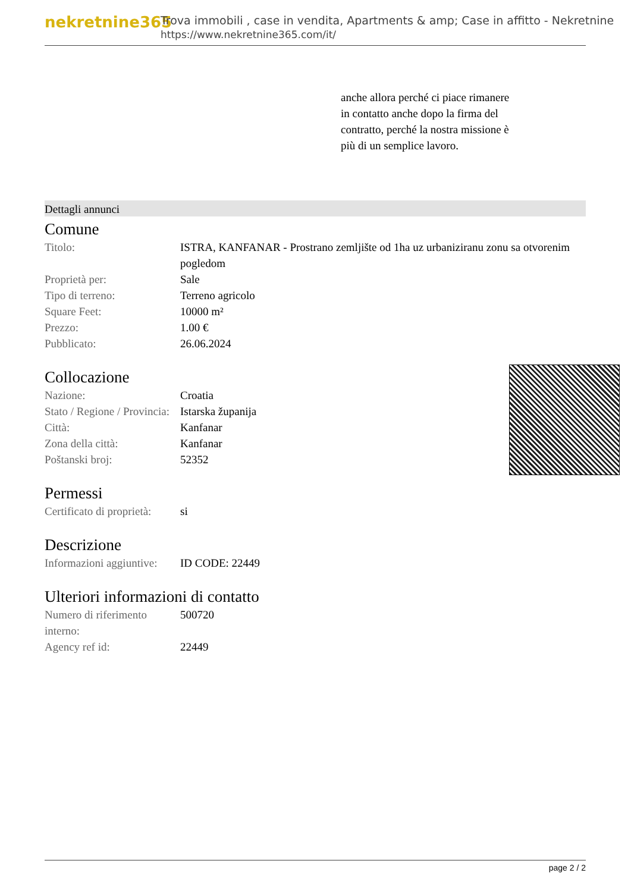nekretnine365
Trova immobili , case in vendita, Apartments & amp; Case in affitto - Nekretnine
https://www.nekretnine365.com/it/
anche allora perché ci piace rimanere in contatto anche dopo la firma del contratto, perché la nostra missione è più di un semplice lavoro.
Dettagli annunci
Comune
| Titolo: | ISTRA, KANFANAR - Prostrano zemljište od 1ha uz urbaniziranu zonu sa otvorenim pogledom |
| Proprietà per: | Sale |
| Tipo di terreno: | Terreno agricolo |
| Square Feet: | 10000 m² |
| Prezzo: | 1.00 € |
| Pubblicato: | 26.06.2024 |
Collocazione
| Nazione: | Croatia |
| Stato / Regione / Provincia: | Istarska županija |
| Città: | Kanfanar |
| Zona della città: | Kanfanar |
| Poštanski broj: | 52352 |
Permessi
| Certificato di proprietà: | si |
Descrizione
| Informazioni aggiuntive: | ID CODE: 22449 |
Ulteriori informazioni di contatto
| Numero di riferimento interno: | 500720 |
| Agency ref id: | 22449 |
page 2 / 2